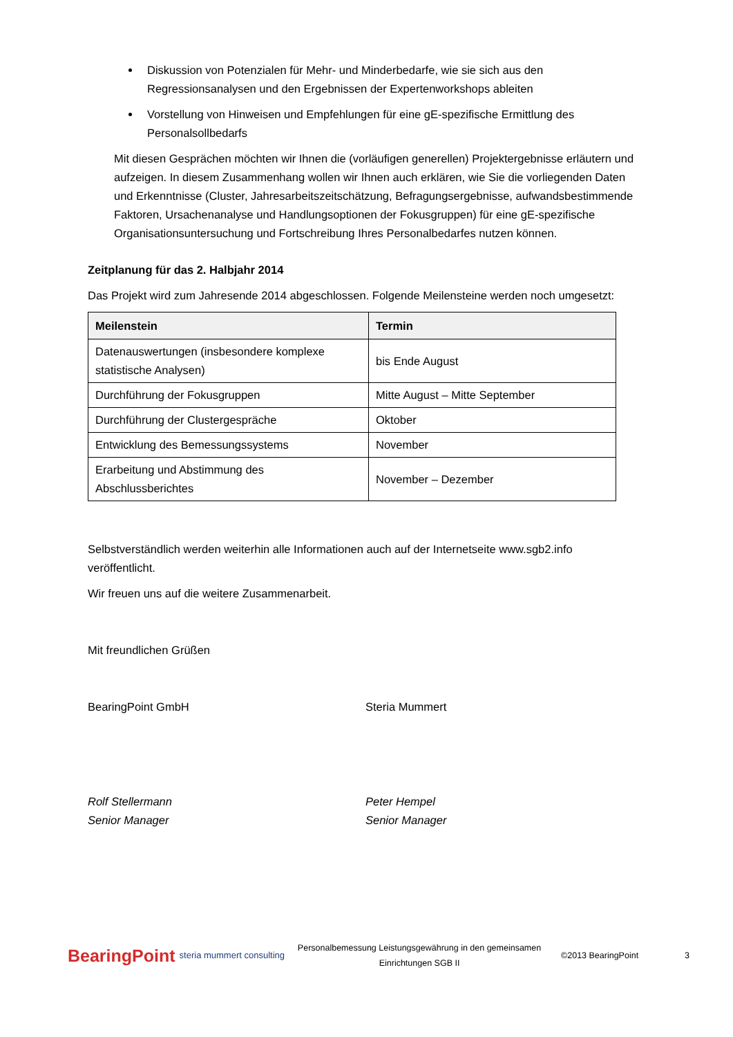Diskussion von Potenzialen für Mehr- und Minderbedarfe, wie sie sich aus den Regressionsanalysen und den Ergebnissen der Expertenworkshops ableiten
Vorstellung von Hinweisen und Empfehlungen für eine gE-spezifische Ermittlung des Personalsollbedarfs
Mit diesen Gesprächen möchten wir Ihnen die (vorläufigen generellen) Projektergebnisse erläutern und aufzeigen. In diesem Zusammenhang wollen wir Ihnen auch erklären, wie Sie die vorliegenden Daten und Erkenntnisse (Cluster, Jahresarbeitszeitschätzung, Befragungsergebnisse, aufwandsbestimmende Faktoren, Ursachenanalyse und Handlungsoptionen der Fokusgruppen) für eine gE-spezifische Organisationsuntersuchung und Fortschreibung Ihres Personalbedarfes nutzen können.
Zeitplanung für das 2. Halbjahr 2014
Das Projekt wird zum Jahresende 2014 abgeschlossen. Folgende Meilensteine werden noch umgesetzt:
| Meilenstein | Termin |
| --- | --- |
| Datenauswertungen (insbesondere komplexe statistische Analysen) | bis Ende August |
| Durchführung der Fokusgruppen | Mitte August – Mitte September |
| Durchführung der Clustergespräche | Oktober |
| Entwicklung des Bemessungssystems | November |
| Erarbeitung und Abstimmung des Abschlussberichtes | November – Dezember |
Selbstverständlich werden weiterhin alle Informationen auch auf der Internetseite www.sgb2.info veröffentlicht.
Wir freuen uns auf die weitere Zusammenarbeit.
Mit freundlichen Grüßen
BearingPoint GmbH Steria Mummert
Rolf Stellermann
Senior Manager
Peter Hempel
Senior Manager
BearingPoint steria mummert consulting Personalbemessung Leistungsgewährung in den gemeinsamen Einrichtungen SGB II ©2013 BearingPoint 3